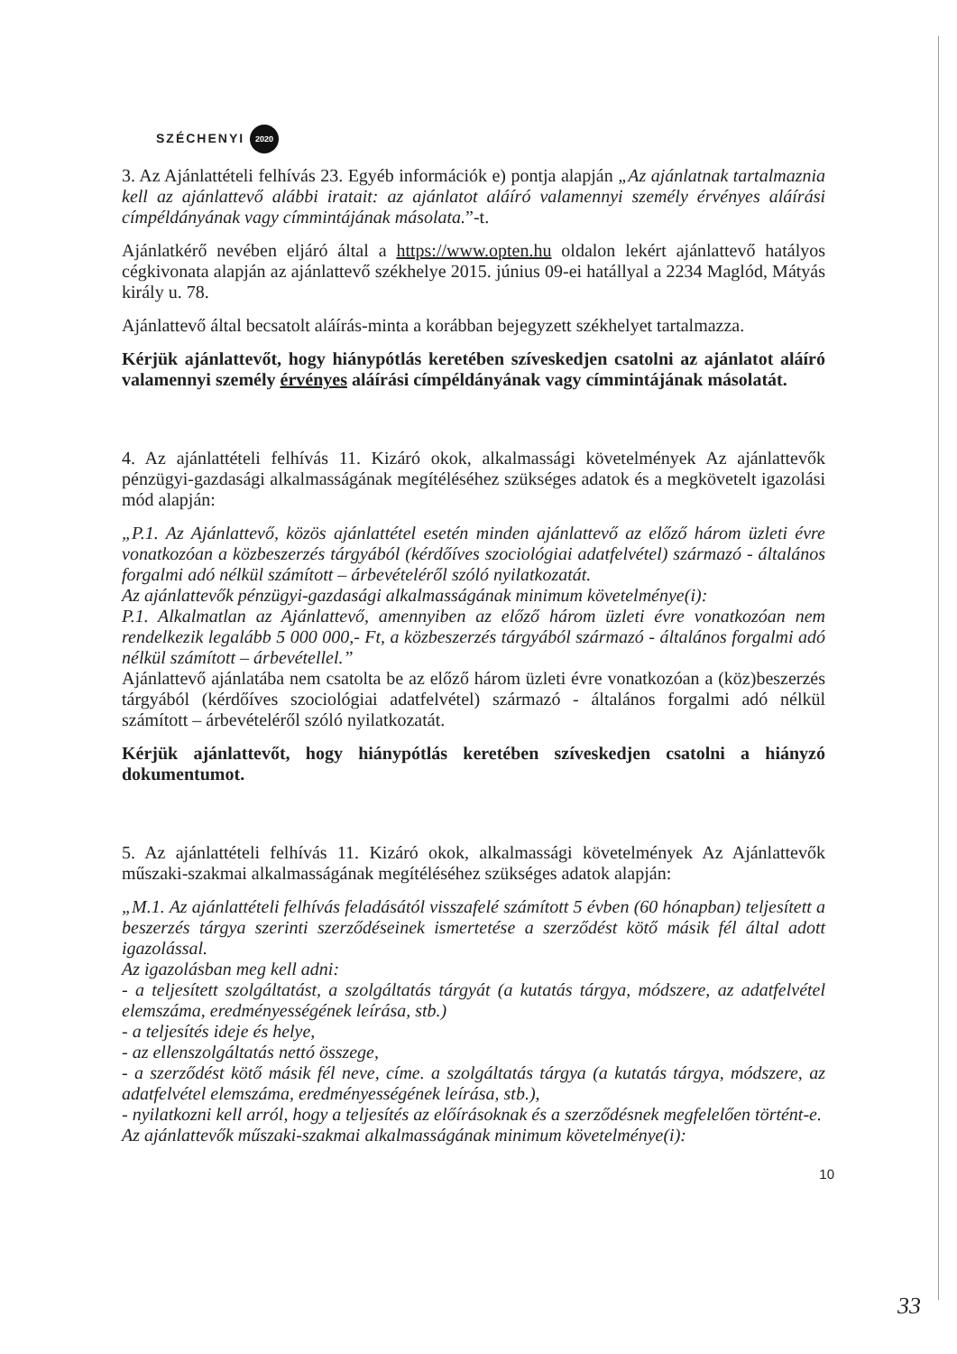SZÉCHENYI 2020
3. Az Ajánlattételi felhívás 23. Egyéb információk e) pontja alapján „Az ajánlatnak tartalmaznia kell az ajánlattevő alábbi iratait: az ajánlatot aláíró valamennyi személy érvényes aláírási címpéldányának vagy címmintájának másolata.”-t.
Ajánlatkérő nevében eljáró által a https://www.opten.hu oldalon lekért ajánlattevő hatályos cégkivonata alapján az ajánlattevő székhelye 2015. június 09-ei hatállyal a 2234 Maglód, Mátyás király u. 78.
Ajánlattevő által becsatolt aláírás-minta a korábban bejegyzett székhelyet tartalmazza.
Kérjük ajánlattevőt, hogy hiánypótlás keretében szíveskedjen csatolni az ajánlatot aláíró valamennyi személy érvényes aláírási címpéldányának vagy címmintájának másolatát.
4. Az ajánlattételi felhívás 11. Kizáró okok, alkalmassági követelmények Az ajánlattevők pénzügyi-gazdasági alkalmasságának megítéléséhez szükséges adatok és a megkövetelt igazolási mód alapján:
„P.1. Az Ajánlattevő, közös ajánlattétel esetén minden ajánlattevő az előző három üzleti évre vonatkozóan a közbeszerzés tárgyából (kérdőíves szociológiai adatfelvétel) származó - általános forgalmi adó nélkül számított – árbevételéről szóló nyilatkozatát.
Az ajánlattevők pénzügyi-gazdasági alkalmasságának minimum követelménye(i):
P.1. Alkalmatlan az Ajánlattevő, amennyiben az előző három üzleti évre vonatkozóan nem rendelkezik legalább 5 000 000,- Ft, a közbeszerzés tárgyából származó - általános forgalmi adó nélkül számított – árbevétellel.”
Ajánlattevő ajánlatába nem csatolta be az előző három üzleti évre vonatkozóan a (köz)beszerzés tárgyából (kérdőíves szociológiai adatfelvétel) származó - általános forgalmi adó nélkül számított – árbevételéről szóló nyilatkozatát.
Kérjük ajánlattevőt, hogy hiánypótlás keretében szíveskedjen csatolni a hiányzó dokumentumot.
5. Az ajánlattételi felhívás 11. Kizáró okok, alkalmassági követelmények Az Ajánlattevők műszaki-szakmai alkalmasságának megítéléséhez szükséges adatok alapján:
„M.1. Az ajánlattételi felhívás feladásától visszafelé számított 5 évben (60 hónapban) teljesített a beszerzés tárgya szerinti szerződéseinek ismertetése a szerződést kötő másik fél által adott igazolással.
Az igazolásban meg kell adni:
- a teljesített szolgáltatást, a szolgáltatás tárgyát (a kutatás tárgya, módszere, az adatfelvétel elemszáma, eredményességének leírása, stb.)
- a teljesítés ideje és helye,
- az ellenszolgáltatás nettó összege,
- a szerződést kötő másik fél neve, címe. a szolgáltatás tárgya (a kutatás tárgya, módszere, az adatfelvétel elemszáma, eredményességének leírása, stb.),
- nyilatkozni kell arról, hogy a teljesítés az előírásoknak és a szerződésnek megfelelően történt-e.
Az ajánlattevők műszaki-szakmai alkalmasságának minimum követelménye(i):
10
33